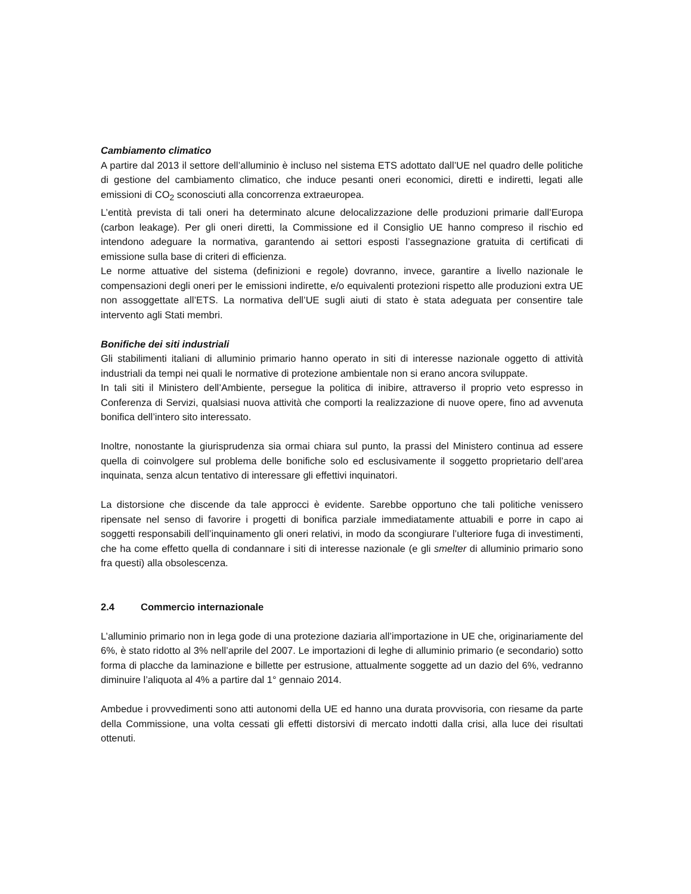Cambiamento climatico
A partire dal 2013 il settore dell’alluminio è incluso nel sistema ETS adottato dall’UE nel quadro delle politiche di gestione del cambiamento climatico, che induce pesanti oneri economici, diretti e indiretti, legati alle emissioni di CO<sub>2</sub> sconosciuti alla concorrenza extraeuropea.
L’entità prevista di tali oneri ha determinato alcune delocalizzazione delle produzioni primarie dall’Europa (carbon leakage). Per gli oneri diretti, la Commissione ed il Consiglio UE hanno compreso il rischio ed intendono adeguare la normativa, garantendo ai settori esposti l’assegnazione gratuita di certificati di emissione sulla base di criteri di efficienza.
Le norme attuative del sistema (definizioni e regole) dovranno, invece, garantire a livello nazionale le compensazioni degli oneri per le emissioni indirette, e/o equivalenti protezioni rispetto alle produzioni extra UE non assoggettate all’ETS. La normativa dell’UE sugli aiuti di stato è stata adeguata per consentire tale intervento agli Stati membri.
Bonifiche dei siti industriali
Gli stabilimenti italiani di alluminio primario hanno operato in siti di interesse nazionale oggetto di attività industriali da tempi nei quali le normative di protezione ambientale non si erano ancora sviluppate.
In tali siti il Ministero dell’Ambiente, persegue la politica di inibire, attraverso il proprio veto espresso in Conferenza di Servizi, qualsiasi nuova attività che comporti la realizzazione di nuove opere, fino ad avvenuta bonifica dell’intero sito interessato.
Inoltre, nonostante la giurisprudenza sia ormai chiara sul punto, la prassi del Ministero continua ad essere quella di coinvolgere sul problema delle bonifiche solo ed esclusivamente il soggetto proprietario dell’area inquinata, senza alcun tentativo di interessare gli effettivi inquinatori.
La distorsione che discende da tale approcci è evidente. Sarebbe opportuno che tali politiche venissero ripensate nel senso di favorire i progetti di bonifica parziale immediatamente attuabili e porre in capo ai soggetti responsabili dell’inquinamento gli oneri relativi, in modo da scongiurare l’ulteriore fuga di investimenti, che ha come effetto quella di condannare i siti di interesse nazionale (e gli smelter di alluminio primario sono fra questi) alla obsolescenza.
2.4 Commercio internazionale
L’alluminio primario non in lega gode di una protezione daziaria all’importazione in UE che, originariamente del 6%, è stato ridotto al 3% nell’aprile del 2007. Le importazioni di leghe di alluminio primario (e secondario) sotto forma di placche da laminazione e billette per estrusione, attualmente soggette ad un dazio del 6%, vedranno diminuire l’aliquota al 4% a partire dal 1° gennaio 2014.
Ambedue i provvedimenti sono atti autonomi della UE ed hanno una durata provvisoria, con riesame da parte della Commissione, una volta cessati gli effetti distorsivi di mercato indotti dalla crisi, alla luce dei risultati ottenuti.